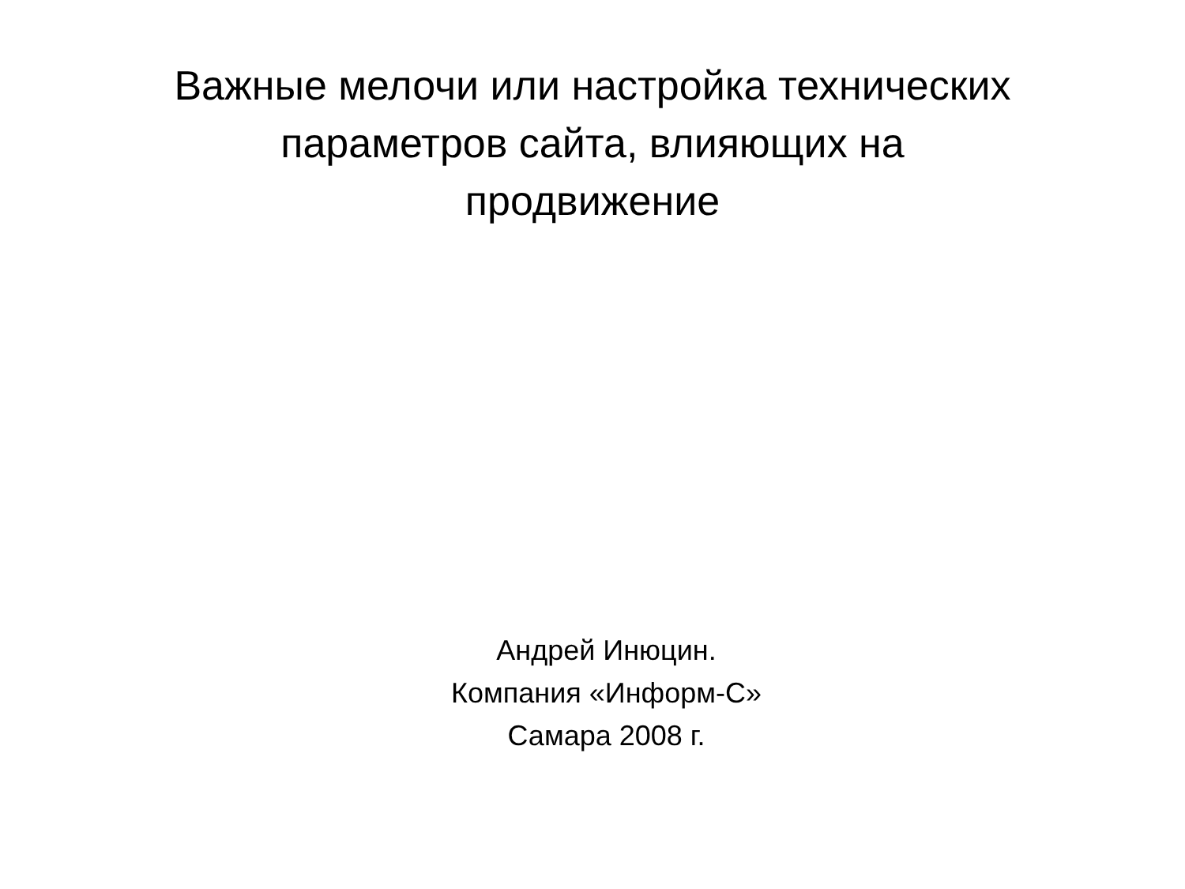Важные мелочи или настройка технических
параметров сайта, влияющих на
продвижение
Андрей Инюцин.
Компания «Информ-С»
Самара 2008 г.